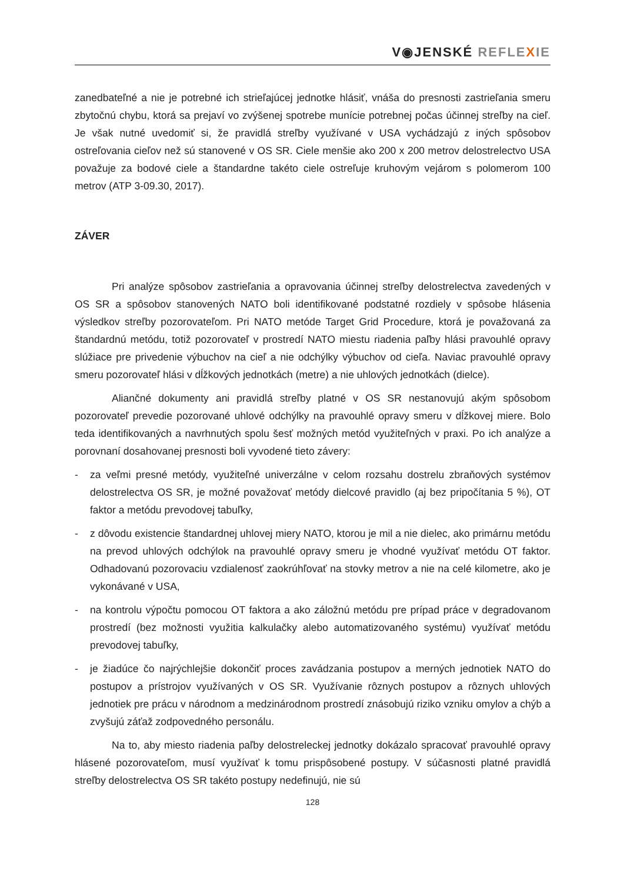V◉JENSKÉ REFLE XIE
zanedbateľné a nie je potrebné ich strieľajúcej jednotke hlásiť, vnáša do presnosti zastrieľania smeru zbytočnú chybu, ktorá sa prejaví vo zvýšenej spotrebe munície potrebnej počas účinnej streľby na cieľ. Je však nutné uvedomiť si, že pravidlá streľby využívané v USA vychádzajú z iných spôsobov ostreľovania cieľov než sú stanovené v OS SR. Ciele menšie ako 200 x 200 metrov delostrelectvo USA považuje za bodové ciele a štandardne takéto ciele ostreľuje kruhovým vejárom s polomerom 100 metrov (ATP 3-09.30, 2017).
ZÁVER
Pri analýze spôsobov zastrieľania a opravovania účinnej streľby delostrelectva zavedených v OS SR a spôsobov stanovených NATO boli identifikované podstatné rozdiely v spôsobe hlásenia výsledkov streľby pozorovateľom. Pri NATO metóde Target Grid Procedure, ktorá je považovaná za štandardnú metódu, totiž pozorovateľ v prostredí NATO miestu riadenia paľby hlási pravouhlé opravy slúžiace pre privedenie výbuchov na cieľ a nie odchýlky výbuchov od cieľa. Naviac pravouhlé opravy smeru pozorovateľ hlási v dĺžkových jednotkách (metre) a nie uhlových jednotkách (dielce).
Aliančné dokumenty ani pravidlá streľby platné v OS SR nestanovujú akým spôsobom pozorovateľ prevedie pozorované uhlové odchýlky na pravouhlé opravy smeru v dĺžkovej miere. Bolo teda identifikovaných a navrhnutých spolu šesť možných metód využiteľných v praxi. Po ich analýze a porovnaní dosahovanej presnosti boli vyvodené tieto závery:
- za veľmi presné metódy, využiteľné univerzálne v celom rozsahu dostrelu zbraňových systémov delostrelectva OS SR, je možné považovať metódy dielcové pravidlo (aj bez pripočítania 5 %), OT faktor a metódu prevodovej tabuľky,
- z dôvodu existencie štandardnej uhlovej miery NATO, ktorou je mil a nie dielec, ako primárnu metódu na prevod uhlových odchýlok na pravouhlé opravy smeru je vhodné využívať metódu OT faktor. Odhadovanú pozorovaciu vzdialenosť zaokrúhľovať na stovky metrov a nie na celé kilometre, ako je vykonávané v USA,
- na kontrolu výpočtu pomocou OT faktora a ako záložnú metódu pre prípad práce v degradovanom prostredí (bez možnosti využitia kalkulačky alebo automatizovaného systému) využívať metódu prevodovej tabuľky,
- je žiadúce čo najrýchlejšie dokončiť proces zavádzania postupov a merných jednotiek NATO do postupov a prístrojov využívaných v OS SR. Využívanie rôznych postupov a rôznych uhlových jednotiek pre prácu v národnom a medzinárodnom prostredí znásobujú riziko vzniku omylov a chýb a zvyšujú záťaž zodpovedného personálu.
Na to, aby miesto riadenia paľby delostreleckej jednotky dokázalo spracovať pravouhlé opravy hlásené pozorovateľom, musí využívať k tomu prispôsobené postupy. V súčasnosti platné pravidlá streľby delostrelectva OS SR takéto postupy nedefinujú, nie sú
128